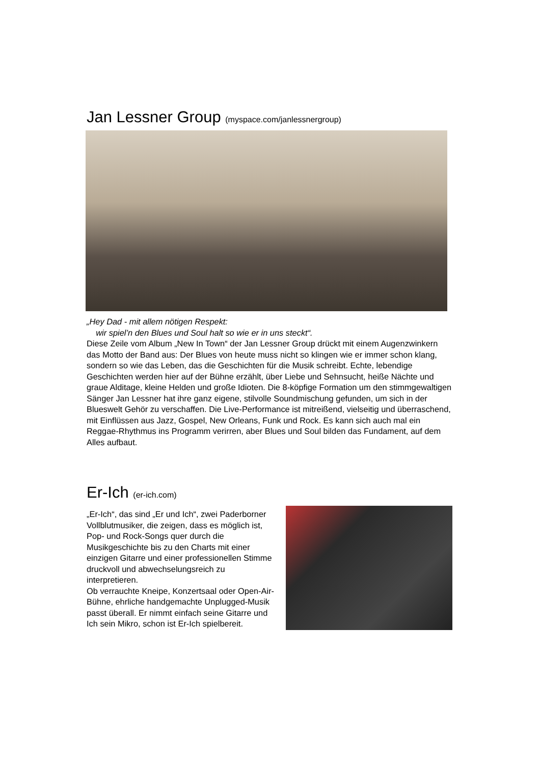Jan Lessner Group (myspace.com/janlessnergroup)
„Hey Dad - mit allem nötigen Respekt:
wir spiel’n den Blues und Soul halt so wie er in uns steckt“.
Diese Zeile vom Album „New In Town“ der Jan Lessner Group drückt mit einem Augenzwinkern das Motto der Band aus: Der Blues von heute muss nicht so klingen wie er immer schon klang, sondern so wie das Leben, das die Geschichten für die Musik schreibt. Echte, lebendige Geschichten werden hier auf der Bühne erzählt, über Liebe und Sehnsucht, heiße Nächte und graue Alditage, kleine Helden und große Idioten. Die 8-köpfige Formation um den stimmgewaltigen Sänger Jan Lessner hat ihre ganz eigene, stilvolle Soundmischung gefunden, um sich in der Blueswelt Gehör zu verschaffen. Die Live-Performance ist mitreißend, vielseitig und überraschend, mit Einflüssen aus Jazz, Gospel, New Orleans, Funk und Rock. Es kann sich auch mal ein Reggae-Rhythmus ins Programm verirren, aber Blues und Soul bilden das Fundament, auf dem Alles aufbaut.
Er-Ich (er-ich.com)
„Er-Ich“, das sind „Er und Ich“, zwei Paderborner Vollblutmusiker, die zeigen, dass es möglich ist, Pop- und Rock-Songs quer durch die Musikgeschichte bis zu den Charts mit einer einzigen Gitarre und einer professionellen Stimme druckvoll und abwechselungsreich zu interpretieren.
Ob verrauchte Kneipe, Konzertsaal oder Open-Air-Bühne, ehrliche handgemachte Unplugged-Musik passt überall. Er nimmt einfach seine Gitarre und Ich sein Mikro, schon ist Er-Ich spielbereit.